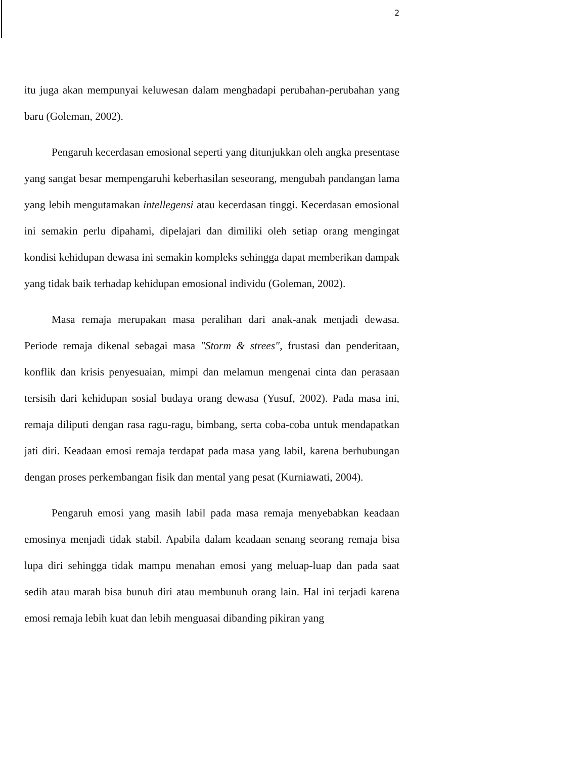2
itu juga akan mempunyai keluwesan dalam menghadapi perubahan-perubahan yang baru (Goleman, 2002).
Pengaruh kecerdasan emosional seperti yang ditunjukkan oleh angka presentase yang sangat besar mempengaruhi keberhasilan seseorang, mengubah pandangan lama yang lebih mengutamakan intellegensi atau kecerdasan tinggi. Kecerdasan emosional ini semakin perlu dipahami, dipelajari dan dimiliki oleh setiap orang mengingat kondisi kehidupan dewasa ini semakin kompleks sehingga dapat memberikan dampak yang tidak baik terhadap kehidupan emosional individu (Goleman, 2002).
Masa remaja merupakan masa peralihan dari anak-anak menjadi dewasa. Periode remaja dikenal sebagai masa "Storm & strees", frustasi dan penderitaan, konflik dan krisis penyesuaian, mimpi dan melamun mengenai cinta dan perasaan tersisih dari kehidupan sosial budaya orang dewasa (Yusuf, 2002). Pada masa ini, remaja diliputi dengan rasa ragu-ragu, bimbang, serta coba-coba untuk mendapatkan jati diri. Keadaan emosi remaja terdapat pada masa yang labil, karena berhubungan dengan proses perkembangan fisik dan mental yang pesat (Kurniawati, 2004).
Pengaruh emosi yang masih labil pada masa remaja menyebabkan keadaan emosinya menjadi tidak stabil. Apabila dalam keadaan senang seorang remaja bisa lupa diri sehingga tidak mampu menahan emosi yang meluap-luap dan pada saat sedih atau marah bisa bunuh diri atau membunuh orang lain. Hal ini terjadi karena emosi remaja lebih kuat dan lebih menguasai dibanding pikiran yang